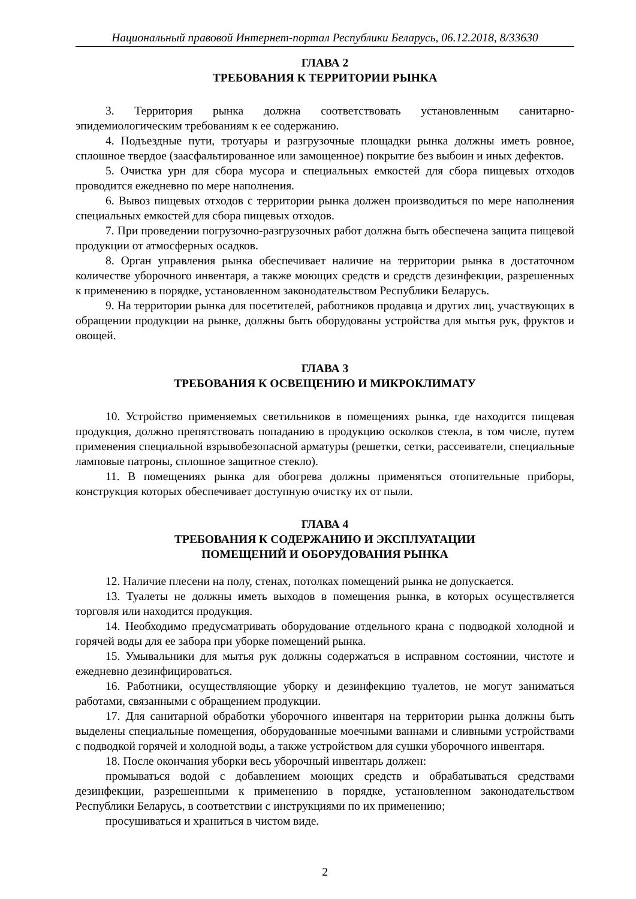Национальный правовой Интернет-портал Республики Беларусь, 06.12.2018, 8/33630
ГЛАВА 2
ТРЕБОВАНИЯ К ТЕРРИТОРИИ РЫНКА
3. Территория рынка должна соответствовать установленным санитарно-эпидемиологическим требованиям к ее содержанию.
4. Подъездные пути, тротуары и разгрузочные площадки рынка должны иметь ровное, сплошное твердое (заасфальтированное или замощенное) покрытие без выбоин и иных дефектов.
5. Очистка урн для сбора мусора и специальных емкостей для сбора пищевых отходов проводится ежедневно по мере наполнения.
6. Вывоз пищевых отходов с территории рынка должен производиться по мере наполнения специальных емкостей для сбора пищевых отходов.
7. При проведении погрузочно-разгрузочных работ должна быть обеспечена защита пищевой продукции от атмосферных осадков.
8. Орган управления рынка обеспечивает наличие на территории рынка в достаточном количестве уборочного инвентаря, а также моющих средств и средств дезинфекции, разрешенных к применению в порядке, установленном законодательством Республики Беларусь.
9. На территории рынка для посетителей, работников продавца и других лиц, участвующих в обращении продукции на рынке, должны быть оборудованы устройства для мытья рук, фруктов и овощей.
ГЛАВА 3
ТРЕБОВАНИЯ К ОСВЕЩЕНИЮ И МИКРОКЛИМАТУ
10. Устройство применяемых светильников в помещениях рынка, где находится пищевая продукция, должно препятствовать попаданию в продукцию осколков стекла, в том числе, путем применения специальной взрывобезопасной арматуры (решетки, сетки, рассеиватели, специальные ламповые патроны, сплошное защитное стекло).
11. В помещениях рынка для обогрева должны применяться отопительные приборы, конструкция которых обеспечивает доступную очистку их от пыли.
ГЛАВА 4
ТРЕБОВАНИЯ К СОДЕРЖАНИЮ И ЭКСПЛУАТАЦИИ
ПОМЕЩЕНИЙ И ОБОРУДОВАНИЯ РЫНКА
12. Наличие плесени на полу, стенах, потолках помещений рынка не допускается.
13. Туалеты не должны иметь выходов в помещения рынка, в которых осуществляется торговля или находится продукция.
14. Необходимо предусматривать оборудование отдельного крана с подводкой холодной и горячей воды для ее забора при уборке помещений рынка.
15. Умывальники для мытья рук должны содержаться в исправном состоянии, чистоте и ежедневно дезинфицироваться.
16. Работники, осуществляющие уборку и дезинфекцию туалетов, не могут заниматься работами, связанными с обращением продукции.
17. Для санитарной обработки уборочного инвентаря на территории рынка должны быть выделены специальные помещения, оборудованные моечными ваннами и сливными устройствами с подводкой горячей и холодной воды, а также устройством для сушки уборочного инвентаря.
18. После окончания уборки весь уборочный инвентарь должен:
промываться водой с добавлением моющих средств и обрабатываться средствами дезинфекции, разрешенными к применению в порядке, установленном законодательством Республики Беларусь, в соответствии с инструкциями по их применению;
просушиваться и храниться в чистом виде.
2